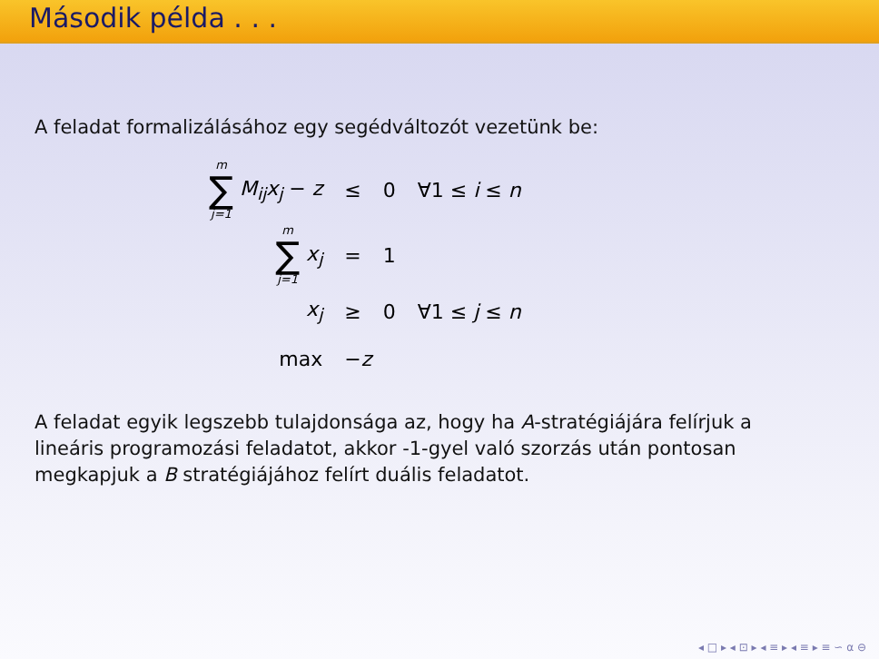Második példa . . .
A feladat formalizálásához egy segédváltozót vezetünk be:
| m ∑ j=1 M<sub>ij</sub>x<sub>j</sub> − z | ≤ | 0 | ∀1 ≤ i ≤ n |
| m ∑ j=1 x<sub>j</sub> | = | 1 | |
| x<sub>j</sub> | ≥ | 0 | ∀1 ≤ j ≤ n |
| max | − z | | |
A feladat egyik legszebb tulajdonsága az, hogy ha A-stratégiájára felírjuk a lineáris programozási feladatot, akkor -1-gyel való szorzás után pontosan megkapjuk a B stratégiájához felírt duális feladatot.
◂ □ ▸ ◂ ⊡ ▸ ◂ ≡ ▸ ◂ ≡ ▸ ≡ ∽ α ⊖